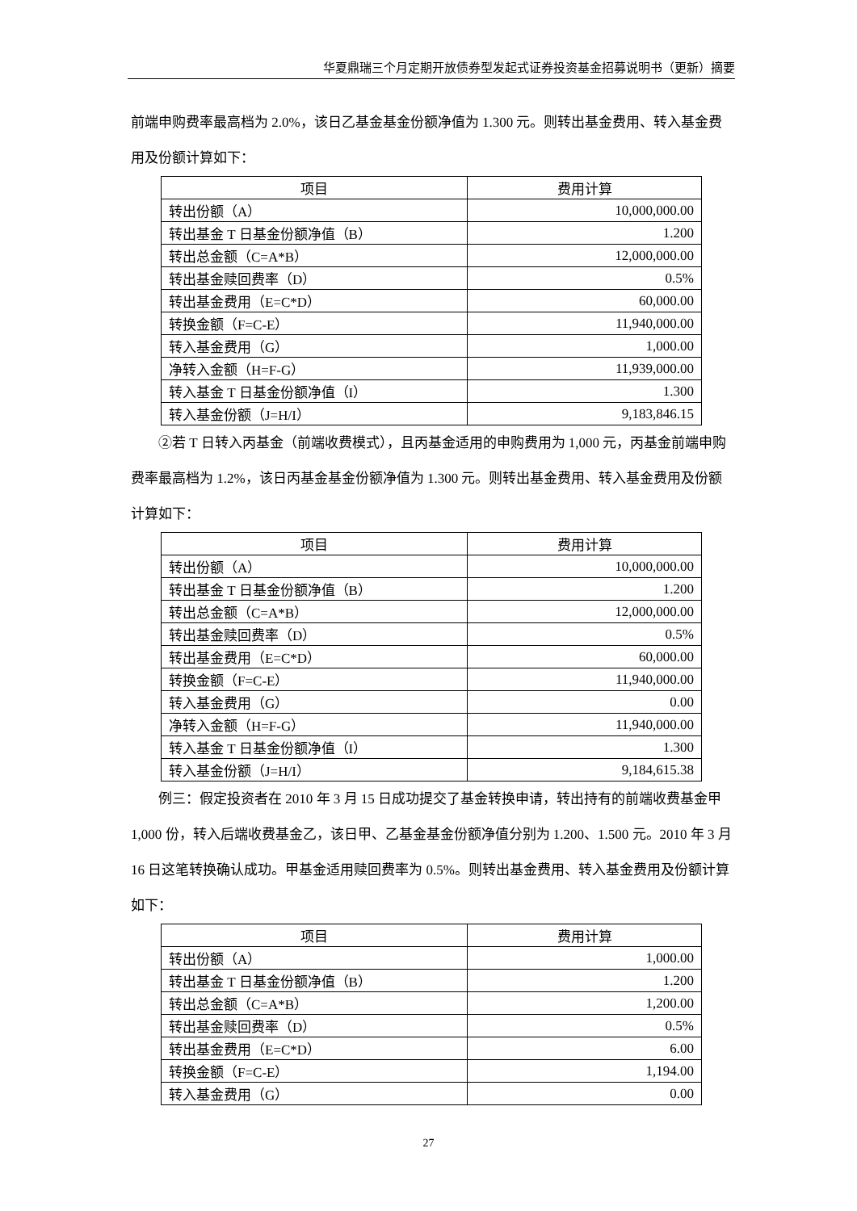华夏鼎瑞三个月定期开放债券型发起式证券投资基金招募说明书（更新）摘要
前端申购费率最高档为 2.0%，该日乙基金基金份额净值为 1.300 元。则转出基金费用、转入基金费用及份额计算如下：
| 项目 | 费用计算 |
| --- | --- |
| 转出份额（A） | 10,000,000.00 |
| 转出基金 T 日基金份额净值（B） | 1.200 |
| 转出总金额（C=A*B） | 12,000,000.00 |
| 转出基金赎回费率（D） | 0.5% |
| 转出基金费用（E=C*D） | 60,000.00 |
| 转换金额（F=C-E） | 11,940,000.00 |
| 转入基金费用（G） | 1,000.00 |
| 净转入金额（H=F-G） | 11,939,000.00 |
| 转入基金 T 日基金份额净值（I） | 1.300 |
| 转入基金份额（J=H/I） | 9,183,846.15 |
②若 T 日转入丙基金（前端收费模式），且丙基金适用的申购费用为 1,000 元，丙基金前端申购费率最高档为 1.2%，该日丙基金基金份额净值为 1.300 元。则转出基金费用、转入基金费用及份额计算如下：
| 项目 | 费用计算 |
| --- | --- |
| 转出份额（A） | 10,000,000.00 |
| 转出基金 T 日基金份额净值（B） | 1.200 |
| 转出总金额（C=A*B） | 12,000,000.00 |
| 转出基金赎回费率（D） | 0.5% |
| 转出基金费用（E=C*D） | 60,000.00 |
| 转换金额（F=C-E） | 11,940,000.00 |
| 转入基金费用（G） | 0.00 |
| 净转入金额（H=F-G） | 11,940,000.00 |
| 转入基金 T 日基金份额净值（I） | 1.300 |
| 转入基金份额（J=H/I） | 9,184,615.38 |
例三：假定投资者在 2010 年 3 月 15 日成功提交了基金转换申请，转出持有的前端收费基金甲 1,000 份，转入后端收费基金乙，该日甲、乙基金基金份额净值分别为 1.200、1.500 元。2010 年 3 月 16 日这笔转换确认成功。甲基金适用赎回费率为 0.5%。则转出基金费用、转入基金费用及份额计算如下：
| 项目 | 费用计算 |
| --- | --- |
| 转出份额（A） | 1,000.00 |
| 转出基金 T 日基金份额净值（B） | 1.200 |
| 转出总金额（C=A*B） | 1,200.00 |
| 转出基金赎回费率（D） | 0.5% |
| 转出基金费用（E=C*D） | 6.00 |
| 转换金额（F=C-E） | 1,194.00 |
| 转入基金费用（G） | 0.00 |
27